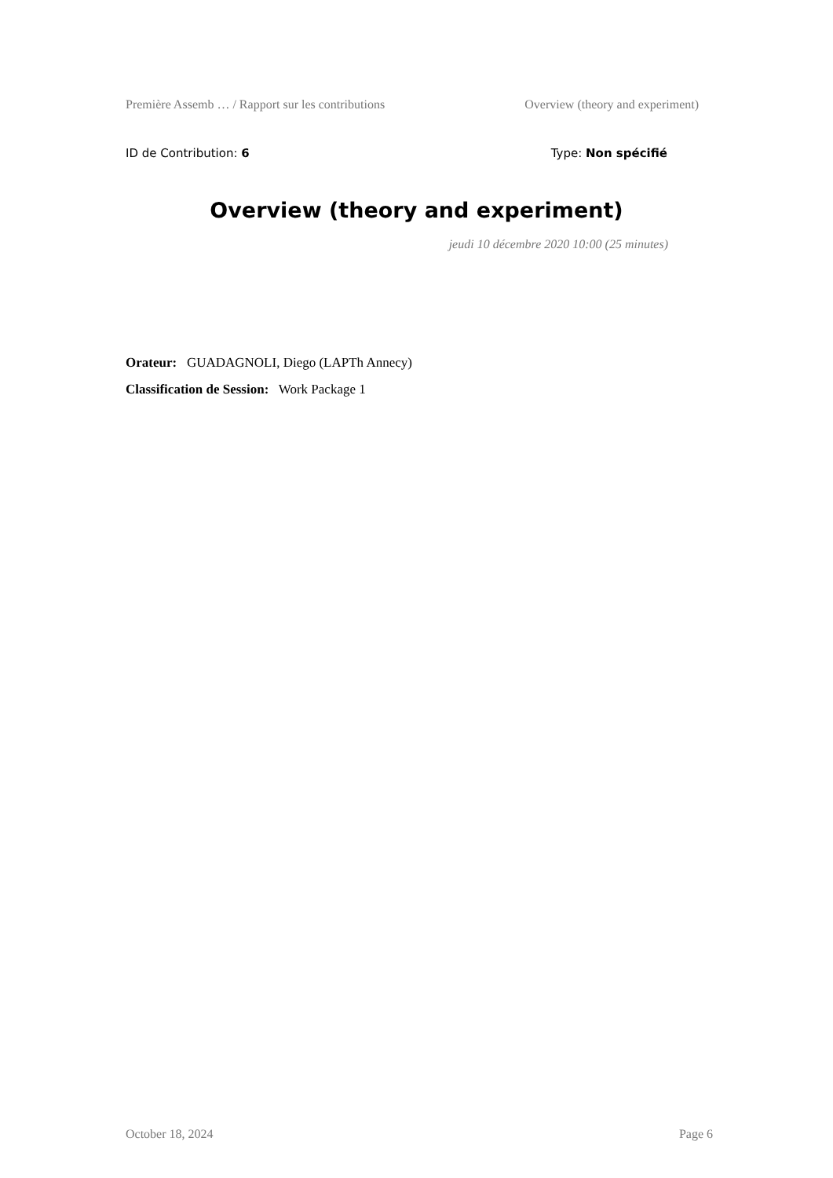Première Assemb … / Rapport sur les contributions Overview (theory and experiment)
ID de Contribution: 6 Type: Non spécifié
Overview (theory and experiment)
jeudi 10 décembre 2020 10:00 (25 minutes)
Orateur: GUADAGNOLI, Diego (LAPTh Annecy)
Classification de Session: Work Package 1
October 18, 2024 Page 6